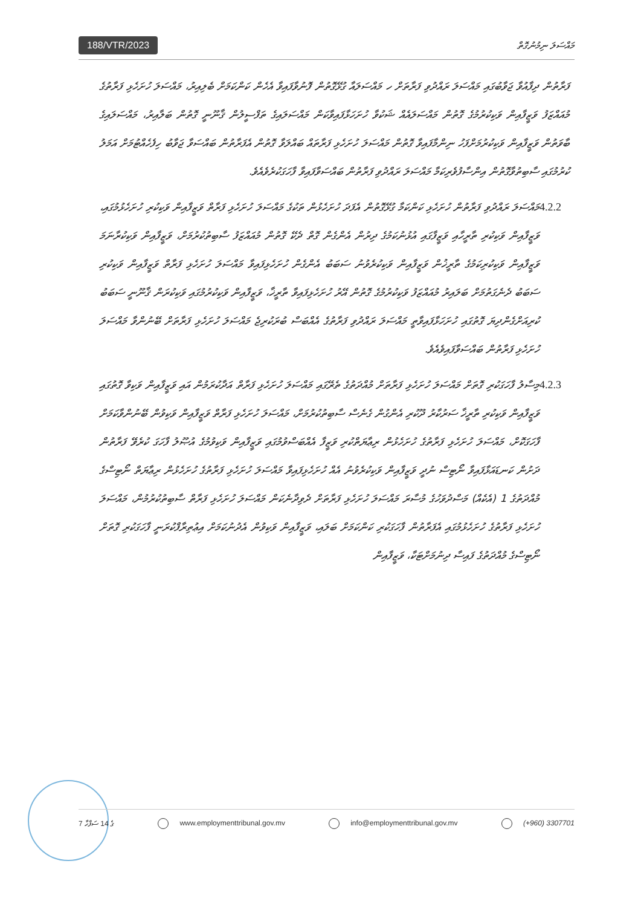188/VTR/2023
މައްސަލަ ނިމުނުގޮތް
ފަރާތުން ދިފާއުވާ ޖަވާބުގައި މައްސަލަ ރައްދުވި ފަރާތަށް ހ މައްސަލައާ ގުޅޭގޮތުން ފޮނުވާފައިވާ އެހެން ކަންކަމަށް ބެލިއިރު، މައްސަލަ ހުށަހެޅި ފަރާތުގެ މުއައްޒަފު ވަޒީފާއިން ވަކިކުރުމުގެ ގޮތުން މައްސަލައެއް ޝަކުވާ ހުށަހަޅާފައިވާކަން މައްސަލައިގެ ތަފްސީލުން ޤާނޫނީ ގޮތުން ބަލާއިރު، މައްސަލައިގެ ބާވަތުން ވަޒީފާއިން ވަކިކުރުމަށްފަހު ނިންމާފައިވާ ގޮތުން މައްސަލަ ހުށަހެޅި ފަރާތައް ބައްލަވާ ގޮތުން އެފަރާތުން ބައްސަވާ ޖަވާބު ހިފެހެއްޓުމަށް އަމަލު ކުރުމުގައި ސާބިތުވާގޮތުން އިންސާފުވެރިކަމާ މައްސަލަ ރައްދުވި ފަރާތުން ބައްސަވާފައިވާ ފާހަގަކުރެވެއެވެ.
4.2.2
މައްސަލަ ރައްދުވި ފަރާތުން ހުށަހެޅި ކަންކަމާ ގުޅޭގޮތުން އެފަދަ ހުށަހެޅުން ތަކުގެ މައްސަލަ ހުށަހެޅި ފަރާތް ވަޒީފާއިން ވަކިކުރި ހުށަހެޅުމުގައި، ވަޒީފާއިން ވަކިކުރި ތާރީހާއި ވަޒީފާގައި އުޅުނުކަމުގެ ދިރުން އެންގެން ގޮތް ދެކޭ ގޮތުން މުއައްޒަފު ސާބިތުކުރުމަށް، ވަޒީފާއިން ވަކިކުރާނަމަ ވަޒީފާއިން ވަކިކުރިކަމުގެ ތާރީޚުން ވަޒީފާއިން ވަކިކުރެވުނު ސަބަބު އެންގެން ހުށަހެޅިފައިވާ މައްސަލަ ހުށަހެޅި ފަރާތް ވަޒީފާއިން ވަކިކުރި ސަބަބު ދެނެގަތުމަށް ބަލައިރު މުއައްޒަފު ވަކިކުރުމުގެ ގޮތުން އޭރު ހުށަހެޅިފައިވާ ތާރީޚާ، ވަޒީފާއިން ވަކިކުރުމުގައި ވަކިކުރަން ޤާނޫނީ ސަބަބު ކުރިއަށްގެންދިޔަ ގޮތުގައި ހުށަހަޅާފައިވާތީ މައްސަލަ ރައްދުވި ފަރާތުގެ އެއްބަސް ބުރަކުރިޖެ މައްސަލަ ހުށަހެޅި ފަރާތަށް ބޭނުންވާ މައްސަލަ ހުށަހެޅި ފަރާތުން ބައްސަވާފައިވެއެވެ.
4.2.3
މިސާލު ފާހަގަކުރި ގޮތަށް މައްސަލަ ހުށަހެޅި ފަރާތަށް މުއްދަތުގެ ތެރޭގައި މައްސަލަ ހުށަހެޅި ފަރާތް އަދާކުރަމުން އައި ވަޒީފާއިން ވަކިވާ ގޮތުގައި ވަޒީފާއިން ވަކިކުރި ތާރީޚާ ސަރުކާރު ދޫކުރި އެންގުން ގެނެސް ސާބިތުކުރުމަށް، މައްސަލަ ހުށަހެޅި ފަރާތް ވަޒީފާއިން ވަކިވުން ބޭނުންވާކަމަށް ފާހަގަކޮށް، މައްސަލަ ހުށަހެޅި ފަރާތުގެ ހުށަހެޅުން ރިޢާޔަތްކުރި ވަޒީފާ އެއްބަސްވުމުގައި ވަޒީފާއިން ވަކިވުމުގެ އުޞޫލު ފާހަގަ ކުރެވޭ ފަރާތުން ދަށުން ކަނޑައަޅާފައިވާ ނޯޓިސް ނުދީ ވަޒީފާއިން ވަކިކުރެވުނު އެއް ހުށަހެޅިފައިވާ މައްސަލަ ހުށަހެޅި ފަރާތުގެ ހުށަހެޅުން ރިޢާޔަތް ނޯޓިސްގެ މުއްދަތުގެ 1 (އެކެއް) މަސްދުވަހުގެ މުސާރަ މައްސަލަ ހުށަހެޅި ފަރާތަށް ދެވިދާނެކަން މައްސަލަ ހުށަހެޅި ފަރާތް ސާބިތުކުރުމުން، މައްސަލަ ހުށަހެޅި ފަރާތުގެ ހުށަހެޅުމުގައި އެފަރާތުން ފާހަގަކުރި ކަންކަމަށް ބަލައި، ވަޒީފާއިން ވަކިވުން އެދުނުކަމަށް އިޢުތިރާފްކުރަނީ ފާހަގަކުރި ގޮތަށް ނޯޓިސްގެ މުއްދަތުގެ ފައިސާ ދިނުމަށްޓަކާ، ވަޒީފާއިން
7 ގެ 14 ސަފްހާ www.employmenttribunal.gov.mv info@employmenttribunal.gov.mv (+960) 3307701